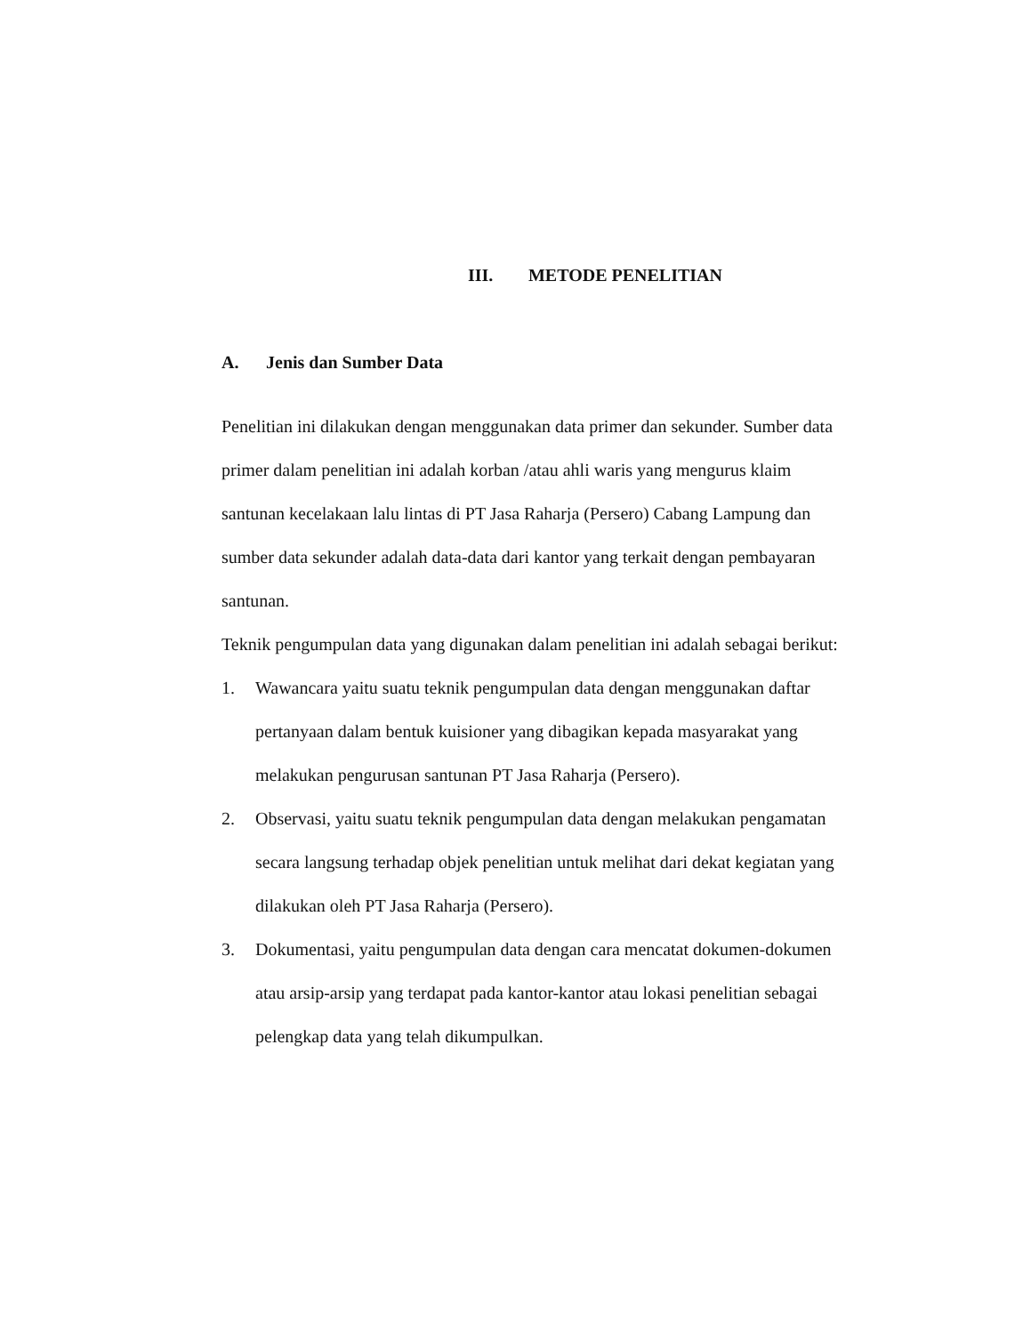III. METODE PENELITIAN
A. Jenis dan Sumber Data
Penelitian ini dilakukan dengan menggunakan data primer dan sekunder. Sumber data primer dalam penelitian ini adalah korban /atau ahli waris yang mengurus klaim santunan kecelakaan lalu lintas di PT Jasa Raharja (Persero) Cabang Lampung dan sumber data sekunder adalah data-data dari kantor yang terkait dengan pembayaran santunan.
Teknik pengumpulan data yang digunakan dalam penelitian ini adalah sebagai berikut:
1. Wawancara yaitu suatu teknik pengumpulan data dengan menggunakan daftar pertanyaan dalam bentuk kuisioner yang dibagikan kepada masyarakat yang melakukan pengurusan santunan PT Jasa Raharja (Persero).
2. Observasi, yaitu suatu teknik pengumpulan data dengan melakukan pengamatan secara langsung terhadap objek penelitian untuk melihat dari dekat kegiatan yang dilakukan oleh PT Jasa Raharja (Persero).
3. Dokumentasi, yaitu pengumpulan data dengan cara mencatat dokumen-dokumen atau arsip-arsip yang terdapat pada kantor-kantor atau lokasi penelitian sebagai pelengkap data yang telah dikumpulkan.